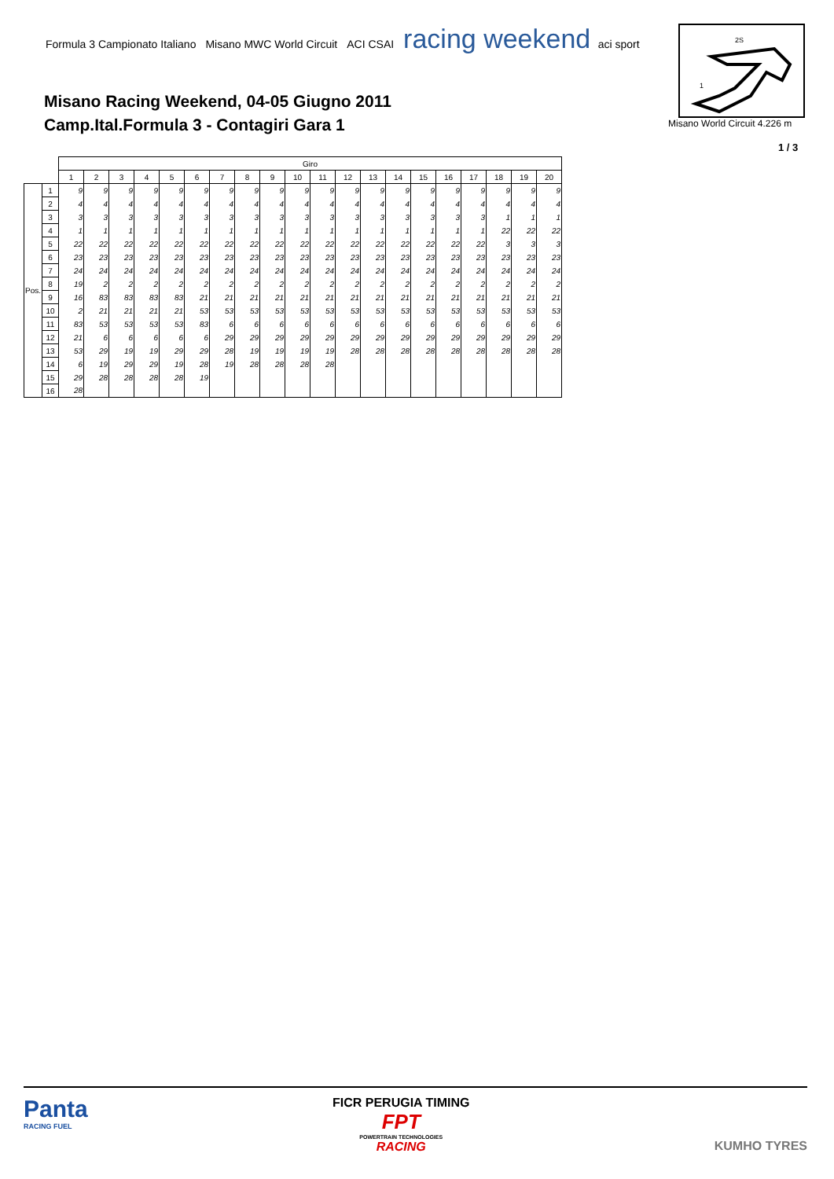Formula 3 Campionato Italiano Misano MWC World Circuit ACI CSAI racing weekend aci sport
Misano Racing Weekend, 04-05 Giugno 2011
Camp.Ital.Formula 3 - Contagiri Gara 1
2S
1
Misano World Circuit 4.226 m
1 / 3
| | | Giro | | | | | | | | | | | | | | | | | | | |
| | | 1 | 2 | 3 | 4 | 5 | 6 | 7 | 8 | 9 | 10 | 11 | 12 | 13 | 14 | 15 | 16 | 17 | 18 | 19 | 20 |
| Pos. | 1 | 9 | 9 | 9 | 9 | 9 | 9 | 9 | 9 | 9 | 9 | 9 | 9 | 9 | 9 | 9 | 9 | 9 | 9 | 9 | 9 |
| | 2 | 4 | 4 | 4 | 4 | 4 | 4 | 4 | 4 | 4 | 4 | 4 | 4 | 4 | 4 | 4 | 4 | 4 | 4 | 4 | 4 |
| | 3 | 3 | 3 | 3 | 3 | 3 | 3 | 3 | 3 | 3 | 3 | 3 | 3 | 3 | 3 | 3 | 3 | 3 | 1 | 1 | 1 |
| | 4 | 1 | 1 | 1 | 1 | 1 | 1 | 1 | 1 | 1 | 1 | 1 | 1 | 1 | 1 | 1 | 1 | 1 | 22 | 22 | 22 |
| | 5 | 22 | 22 | 22 | 22 | 22 | 22 | 22 | 22 | 22 | 22 | 22 | 22 | 22 | 22 | 22 | 22 | 22 | 3 | 3 | 3 |
| | 6 | 23 | 23 | 23 | 23 | 23 | 23 | 23 | 23 | 23 | 23 | 23 | 23 | 23 | 23 | 23 | 23 | 23 | 23 | 23 | 23 |
| | 7 | 24 | 24 | 24 | 24 | 24 | 24 | 24 | 24 | 24 | 24 | 24 | 24 | 24 | 24 | 24 | 24 | 24 | 24 | 24 | 24 |
| | 8 | 19 | 2 | 2 | 2 | 2 | 2 | 2 | 2 | 2 | 2 | 2 | 2 | 2 | 2 | 2 | 2 | 2 | 2 | 2 | 2 |
| | 9 | 16 | 83 | 83 | 83 | 83 | 21 | 21 | 21 | 21 | 21 | 21 | 21 | 21 | 21 | 21 | 21 | 21 | 21 | 21 | 21 |
| | 10 | 2 | 21 | 21 | 21 | 21 | 53 | 53 | 53 | 53 | 53 | 53 | 53 | 53 | 53 | 53 | 53 | 53 | 53 | 53 | 53 |
| | 11 | 83 | 53 | 53 | 53 | 53 | 83 | 6 | 6 | 6 | 6 | 6 | 6 | 6 | 6 | 6 | 6 | 6 | 6 | 6 | 6 |
| | 12 | 21 | 6 | 6 | 6 | 6 | 6 | 29 | 29 | 29 | 29 | 29 | 29 | 29 | 29 | 29 | 29 | 29 | 29 | 29 | 29 |
| | 13 | 53 | 29 | 19 | 19 | 29 | 29 | 28 | 19 | 19 | 19 | 19 | 28 | 28 | 28 | 28 | 28 | 28 | 28 | 28 | 28 |
| | 14 | 6 | 19 | 29 | 29 | 19 | 28 | 19 | 28 | 28 | 28 | 28 | | | | | | | | | |
| | 15 | 29 | 28 | 28 | 28 | 28 | 19 | | | | | | | | | | | | | | |
| | 16 | 28 | | | | | | | | | | | | | | | | | | | |
Panta
RACING FUEL
FICR PERUGIA TIMING
FPT
POWERTRAIN TECHNOLOGIES
RACING
KUMHO TYRES